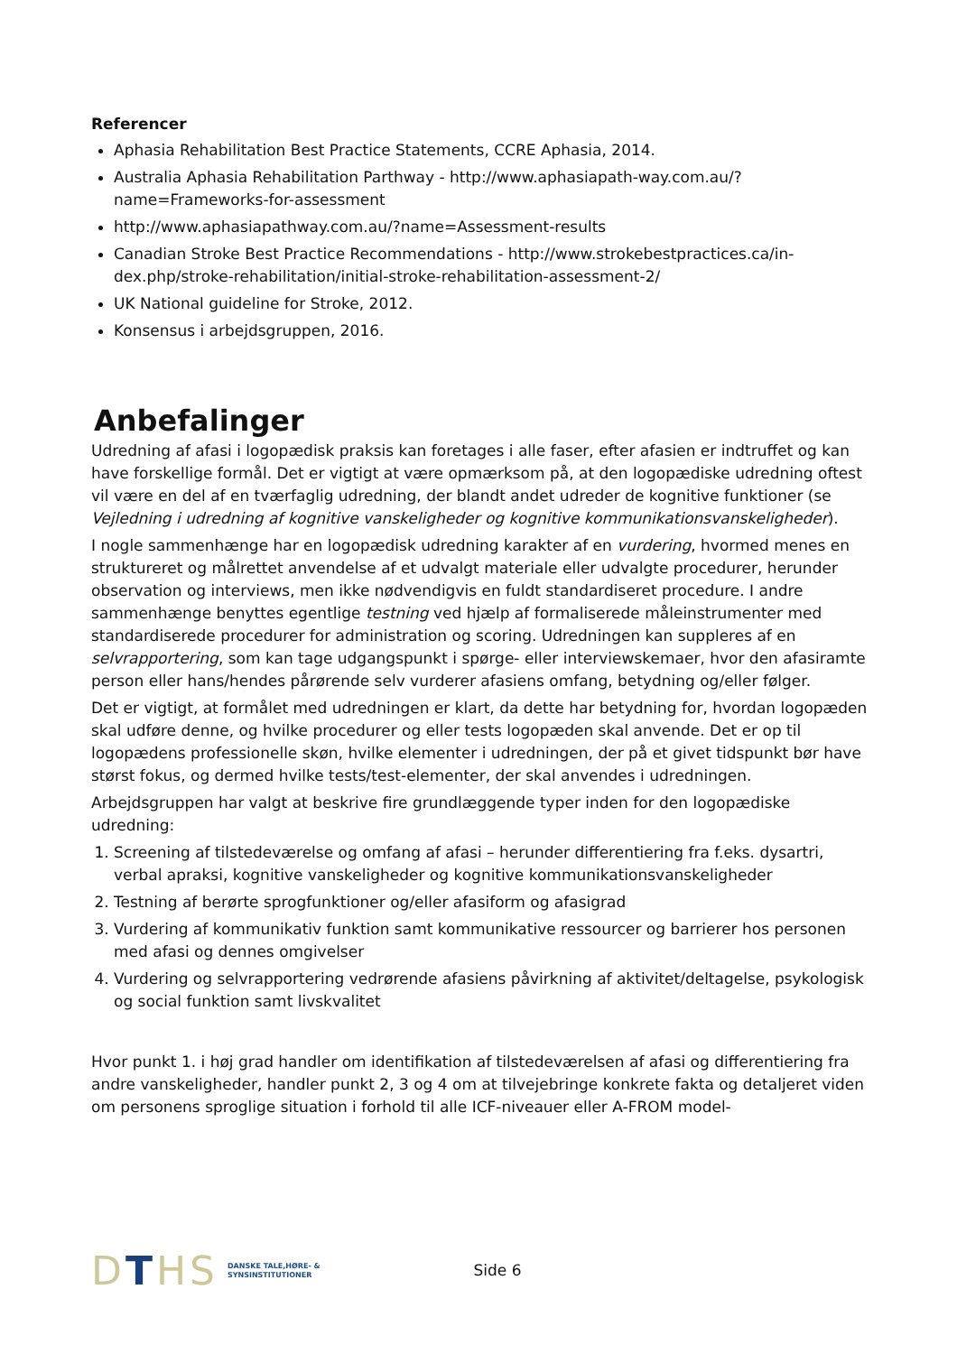Referencer
Aphasia Rehabilitation Best Practice Statements, CCRE Aphasia, 2014.
Australia Aphasia Rehabilitation Parthway - http://www.aphasiapath-way.com.au/?name=Frameworks-for-assessment
http://www.aphasiapathway.com.au/?name=Assessment-results
Canadian Stroke Best Practice Recommendations - http://www.strokebestpractices.ca/in-dex.php/stroke-rehabilitation/initial-stroke-rehabilitation-assessment-2/
UK National guideline for Stroke, 2012.
Konsensus i arbejdsgruppen, 2016.
Anbefalinger
Udredning af afasi i logopædisk praksis kan foretages i alle faser, efter afasien er indtruffet og kan have forskellige formål. Det er vigtigt at være opmærksom på, at den logopædiske udredning oftest vil være en del af en tværfaglig udredning, der blandt andet udreder de kognitive funktioner (se Vejledning i udredning af kognitive vanskeligheder og kognitive kommunikationsvanskeligheder).
I nogle sammenhænge har en logopædisk udredning karakter af en vurdering, hvormed menes en struktureret og målrettet anvendelse af et udvalgt materiale eller udvalgte procedurer, herunder observation og interviews, men ikke nødvendigvis en fuldt standardiseret procedure. I andre sammenhænge benyttes egentlige testning ved hjælp af formaliserede måleinstrumenter med standardiserede procedurer for administration og scoring. Udredningen kan suppleres af en selvrapportering, som kan tage udgangspunkt i spørge- eller interviewskemaer, hvor den afasiramte person eller hans/hendes pårørende selv vurderer afasiens omfang, betydning og/eller følger.
Det er vigtigt, at formålet med udredningen er klart, da dette har betydning for, hvordan logopæden skal udføre denne, og hvilke procedurer og eller tests logopæden skal anvende. Det er op til logopædens professionelle skøn, hvilke elementer i udredningen, der på et givet tidspunkt bør have størst fokus, og dermed hvilke tests/test-elementer, der skal anvendes i udredningen.
Arbejdsgruppen har valgt at beskrive fire grundlæggende typer inden for den logopædiske udredning:
1. Screening af tilstedeværelse og omfang af afasi – herunder differentiering fra f.eks. dysartri, verbal apraksi, kognitive vanskeligheder og kognitive kommunikationsvanskeligheder
2. Testning af berørte sprogfunktioner og/eller afasiform og afasigrad
3. Vurdering af kommunikativ funktion samt kommunikative ressourcer og barrierer hos personen med afasi og dennes omgivelser
4. Vurdering og selvrapportering vedrørende afasiens påvirkning af aktivitet/deltagelse, psykologisk og social funktion samt livskvalitet
Hvor punkt 1. i høj grad handler om identifikation af tilstedeværelsen af afasi og differentiering fra andre vanskeligheder, handler punkt 2, 3 og 4 om at tilvejebringe konkrete fakta og detaljeret viden om personens sproglige situation i forhold til alle ICF-niveauer eller A-FROM model-
DTHS DANSKE TALE,HØRE- &
SYNSINSTITUTIONER Side 6